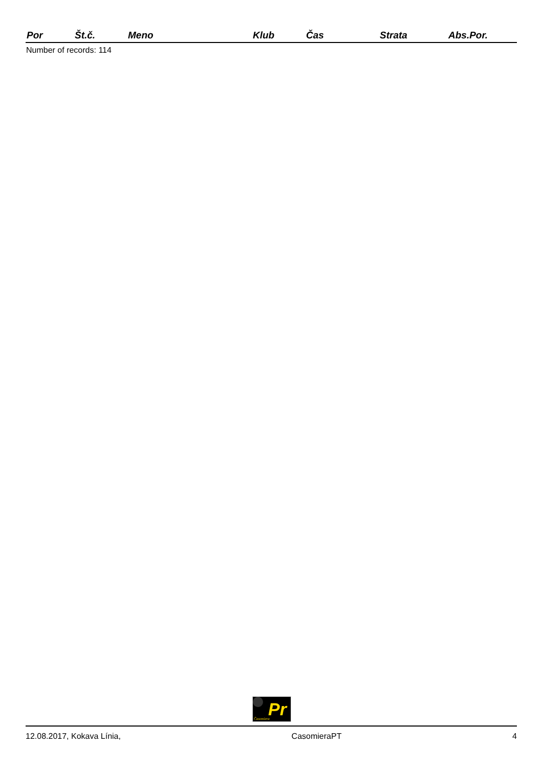| Por | Št.č. | Meno | Klub | Čas | Strata | Abs.Por. |
| --- | --- | --- | --- | --- | --- | --- |
Number of records: 114
Pr
Časomiera
12.08.2017, Kokava Línia, CasomieraPT 4